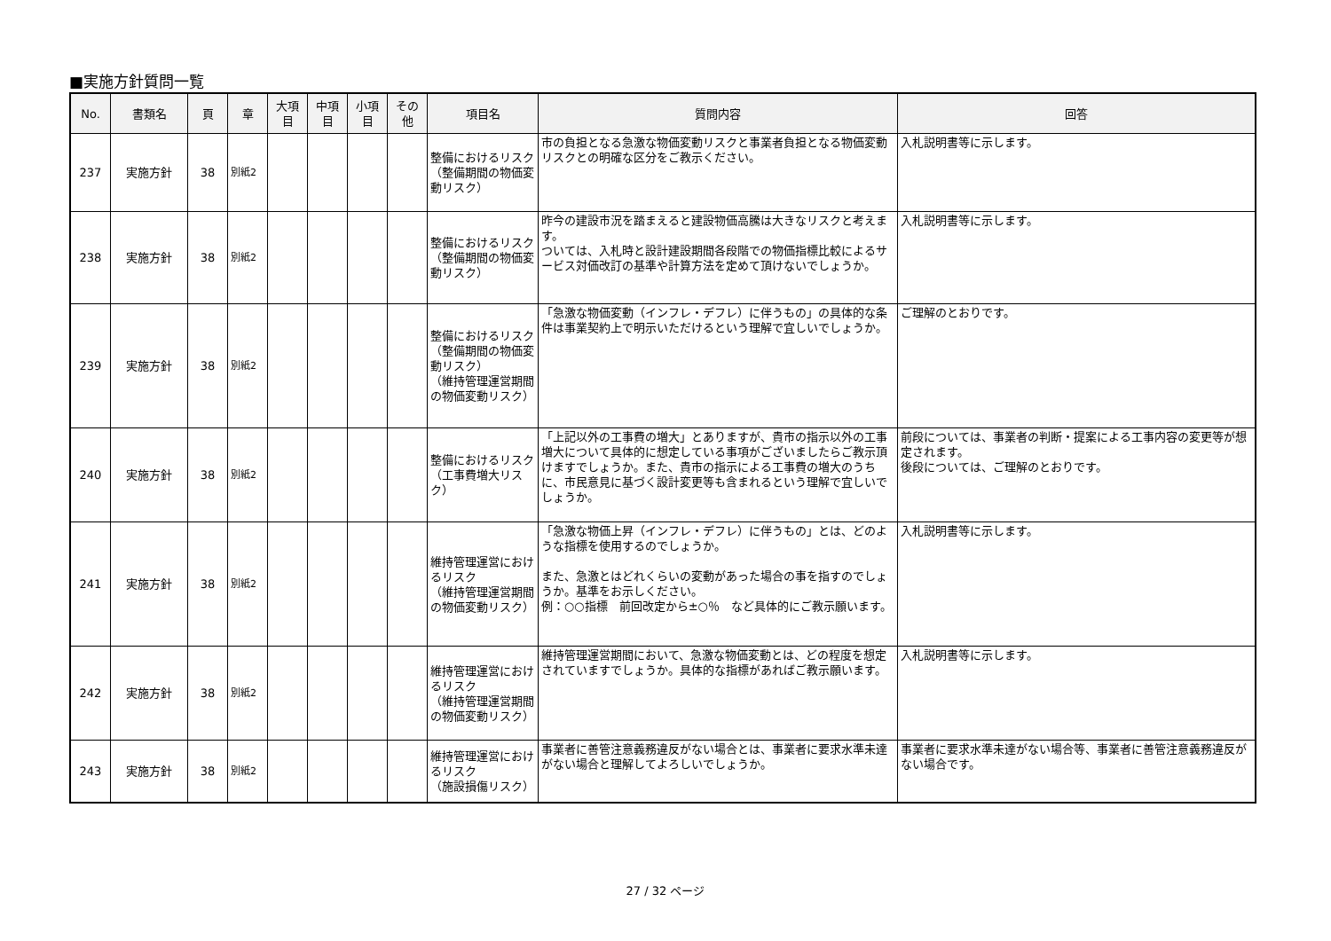■実施方針質問一覧
| No. | 書類名 | 頁 | 章 | 大項目 | 中項目 | 小項目 | その他 | 項目名 | 質問内容 | 回答 |
| --- | --- | --- | --- | --- | --- | --- | --- | --- | --- | --- |
| 237 | 実施方針 | 38 | 別紙2 | | | | | 整備におけるリスク （整備期間の物価変動リスク） | 市の負担となる急激な物価変動リスクと事業者負担となる物価変動リスクとの明確な区分をご教示ください。 | 入札説明書等に示します。 |
| 238 | 実施方針 | 38 | 別紙2 | | | | | 整備におけるリスク （整備期間の物価変動リスク） | 昨今の建設市況を踏まえると建設物価高騰は大きなリスクと考えます。 ついては、入札時と設計建設期間各段階での物価指標比較によるサービス対価改訂の基準や計算方法を定めて頂けないでしょうか。 | 入札説明書等に示します。 |
| 239 | 実施方針 | 38 | 別紙2 | | | | | 整備におけるリスク （整備期間の物価変動リスク） （維持管理運営期間の物価変動リスク） | 「急激な物価変動（インフレ・デフレ）に伴うもの」の具体的な条件は事業契約上で明示いただけるという理解で宜しいでしょうか。 | ご理解のとおりです。 |
| 240 | 実施方針 | 38 | 別紙2 | | | | | 整備におけるリスク （工事費増大リスク） | 「上記以外の工事費の増大」とありますが、貴市の指示以外の工事増大について具体的に想定している事項がございましたらご教示頂けますでしょうか。また、貴市の指示による工事費の増大のうちに、市民意見に基づく設計変更等も含まれるという理解で宜しいでしょうか。 | 前段については、事業者の判断・提案による工事内容の変更等が想定されます。 後段については、ご理解のとおりです。 |
| 241 | 実施方針 | 38 | 別紙2 | | | | | 維持管理運営におけるリスク （維持管理運営期間の物価変動リスク） | 「急激な物価上昇（インフレ・デフレ）に伴うもの」とは、どのような指標を使用するのでしょうか。 また、急激とはどれくらいの変動があった場合の事を指すのでしょうか。基準をお示しください。 例：○○指標 前回改定から±○％ など具体的にご教示願います。 | 入札説明書等に示します。 |
| 242 | 実施方針 | 38 | 別紙2 | | | | | 維持管理運営におけるリスク （維持管理運営期間の物価変動リスク） | 維持管理運営期間において、急激な物価変動とは、どの程度を想定されていますでしょうか。具体的な指標があればご教示願います。 | 入札説明書等に示します。 |
| 243 | 実施方針 | 38 | 別紙2 | | | | | 維持管理運営におけるリスク （施設損傷リスク） | 事業者に善管注意義務違反がない場合とは、事業者に要求水準未達がない場合と理解してよろしいでしょうか。 | 事業者に要求水準未達がない場合等、事業者に善管注意義務違反がない場合です。 |
27 / 32 ページ